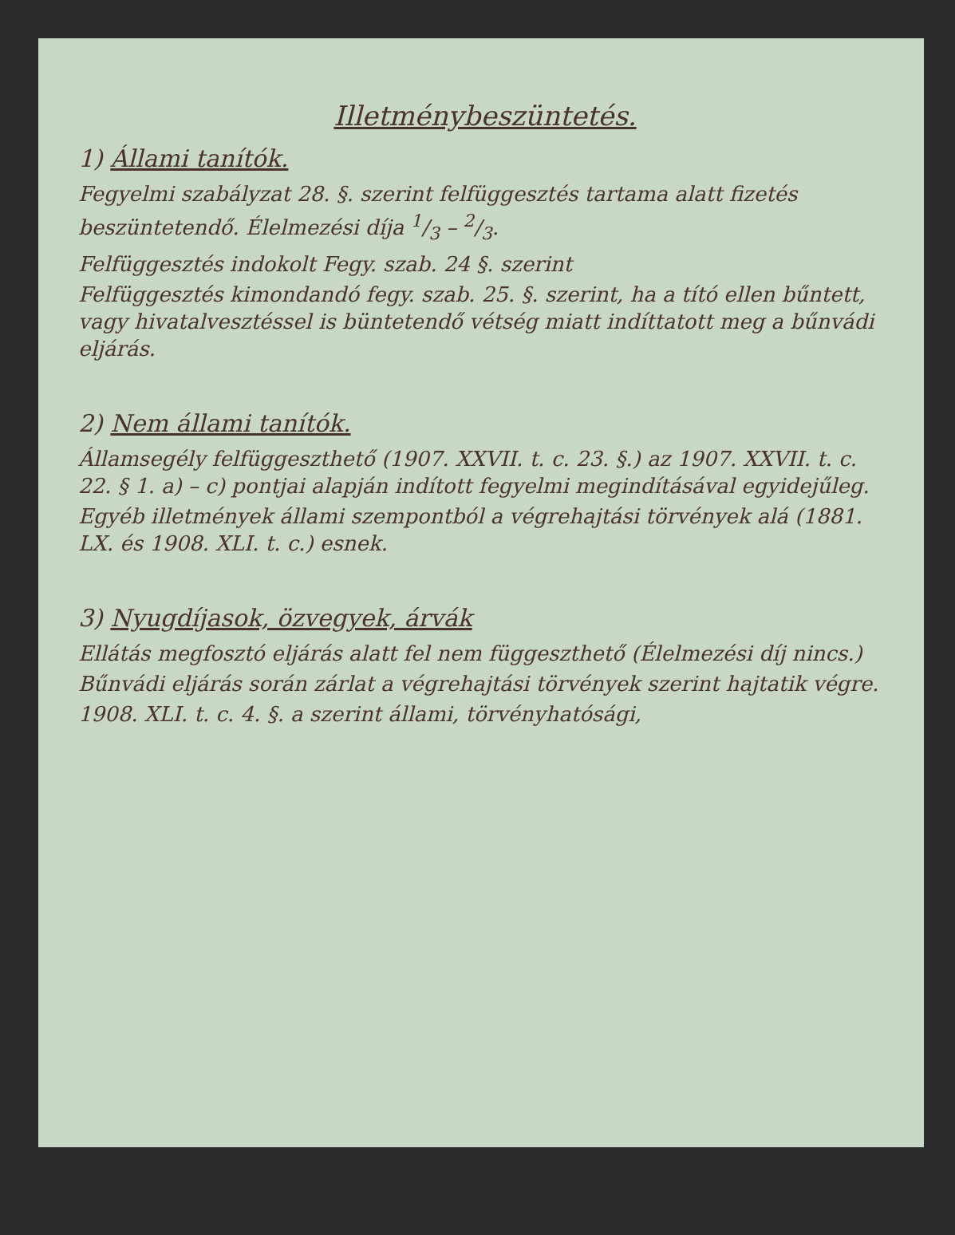Illetménybeszüntetés.
1) Állami tanítók.
Fegyelmi szabályzat 28. §. szerint felfüggesztés tartama alatt fizetés beszüntetendő. Élelmezési díja 1/3 – 2/3.
Felfüggesztés indokolt Fegy. szab. 24 §. szerint
Felfüggesztés kimondandó fegy. szab. 25. §. szerint, ha a tító ellen bűntett, vagy hivatalvesztéssel is büntetendő vétség miatt indíttatott meg a bűnvádi eljárás.
2) Nem állami tanítók.
Államsegély felfüggeszthető (1907. XXVII. t. c. 23. §.) az 1907. XXVII. t. c. 22. § 1. a) – c) pontjai alapján indított fegyelmi megindításával egyidejűleg.
Egyéb illetmények állami szempontból a végrehajtási törvények alá (1881. LX. és 1908. XLI. t. c.) esnek.
3) Nyugdíjasok, özvegyek, árvák
Ellátás megfosztó eljárás alatt fel nem függeszthető (Élelmezési díj nincs.)
Bűnvádi eljárás során zárlat a végrehajtási törvények szerint hajtatik végre.
1908. XLI. t. c. 4. §. a szerint állami, törvényhatósági,